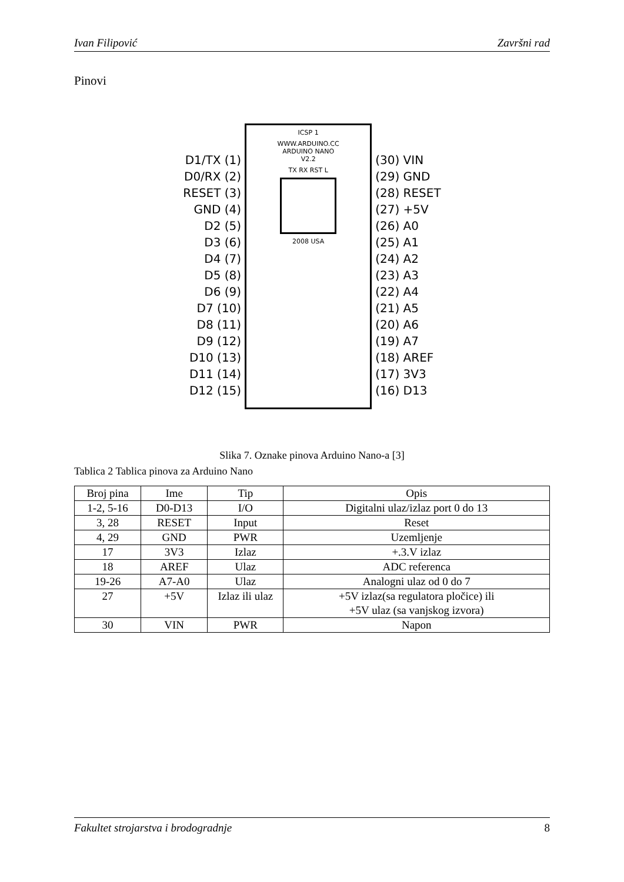Ivan Filipović Završni rad
Pinovi
D1/TX (1)
D0/RX (2)
RESET (3)
GND (4)
D2 (5)
D3 (6)
D4 (7)
D5 (8)
D6 (9)
D7 (10)
D8 (11)
D9 (12)
D10 (13)
D11 (14)
D12 (15)
ICSP 1
WWW.ARDUINO.CC
ARDUINO NANO
V2.2
TX RX RST L
2008 USA
(30) VIN
(29) GND
(28) RESET
(27) +5V
(26) A0
(25) A1
(24) A2
(23) A3
(22) A4
(21) A5
(20) A6
(19) A7
(18) AREF
(17) 3V3
(16) D13
Slika 7. Oznake pinova Arduino Nano-a [3]
Tablica 2 Tablica pinova za Arduino Nano
| Broj pina | Ime | Tip | Opis |
| --- | --- | --- | --- |
| 1-2, 5-16 | D0-D13 | I/O | Digitalni ulaz/izlaz port 0 do 13 |
| 3, 28 | RESET | Input | Reset |
| 4, 29 | GND | PWR | Uzemljenje |
| 17 | 3V3 | Izlaz | +.3.V izlaz |
| 18 | AREF | Ulaz | ADC referenca |
| 19-26 | A7-A0 | Ulaz | Analogni ulaz od 0 do 7 |
| 27 | +5V | Izlaz ili ulaz | +5V izlaz(sa regulatora pločice) ili +5V ulaz (sa vanjskog izvora) |
| 30 | VIN | PWR | Napon |
Fakultet strojarstva i brodogradnje 8